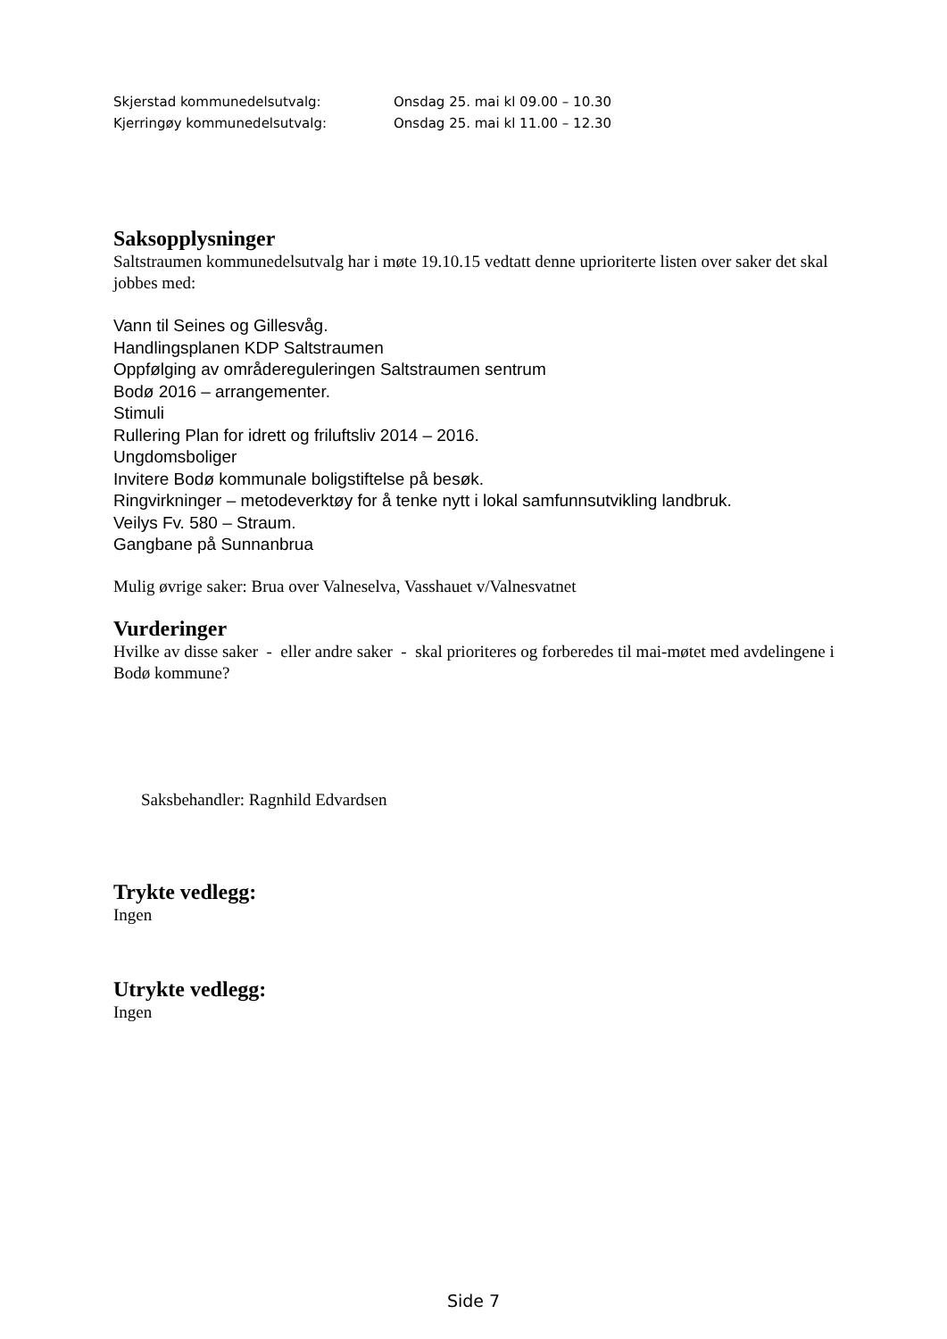Skjerstad kommunedelsutvalg: Onsdag 25. mai kl 09.00 – 10.30
Kjerringøy kommunedelsutvalg: Onsdag 25. mai kl 11.00 – 12.30
Saksopplysninger
Saltstraumen kommunedelsutvalg har i møte 19.10.15 vedtatt denne uprioriterte listen over saker det skal jobbes med:
Vann til Seines og Gillesvåg.
Handlingsplanen KDP Saltstraumen
Oppfølging av områdereguleringen Saltstraumen sentrum
Bodø 2016 – arrangementer.
Stimuli
Rullering Plan for idrett og friluftsliv 2014 – 2016.
Ungdomsboliger
Invitere Bodø kommunale boligstiftelse på besøk.
Ringvirkninger – metodeverktøy for å tenke nytt i lokal samfunnsutvikling landbruk.
Veilys Fv. 580 – Straum.
Gangbane på Sunnanbrua
Mulig øvrige saker: Brua over Valneselva, Vasshauet v/Valnesvatnet
Vurderinger
Hvilke av disse saker - eller andre saker - skal prioriteres og forberedes til mai-møtet med avdelingene i Bodø kommune?
Saksbehandler: Ragnhild Edvardsen
Trykte vedlegg:
Ingen
Utrykte vedlegg:
Ingen
Side 7